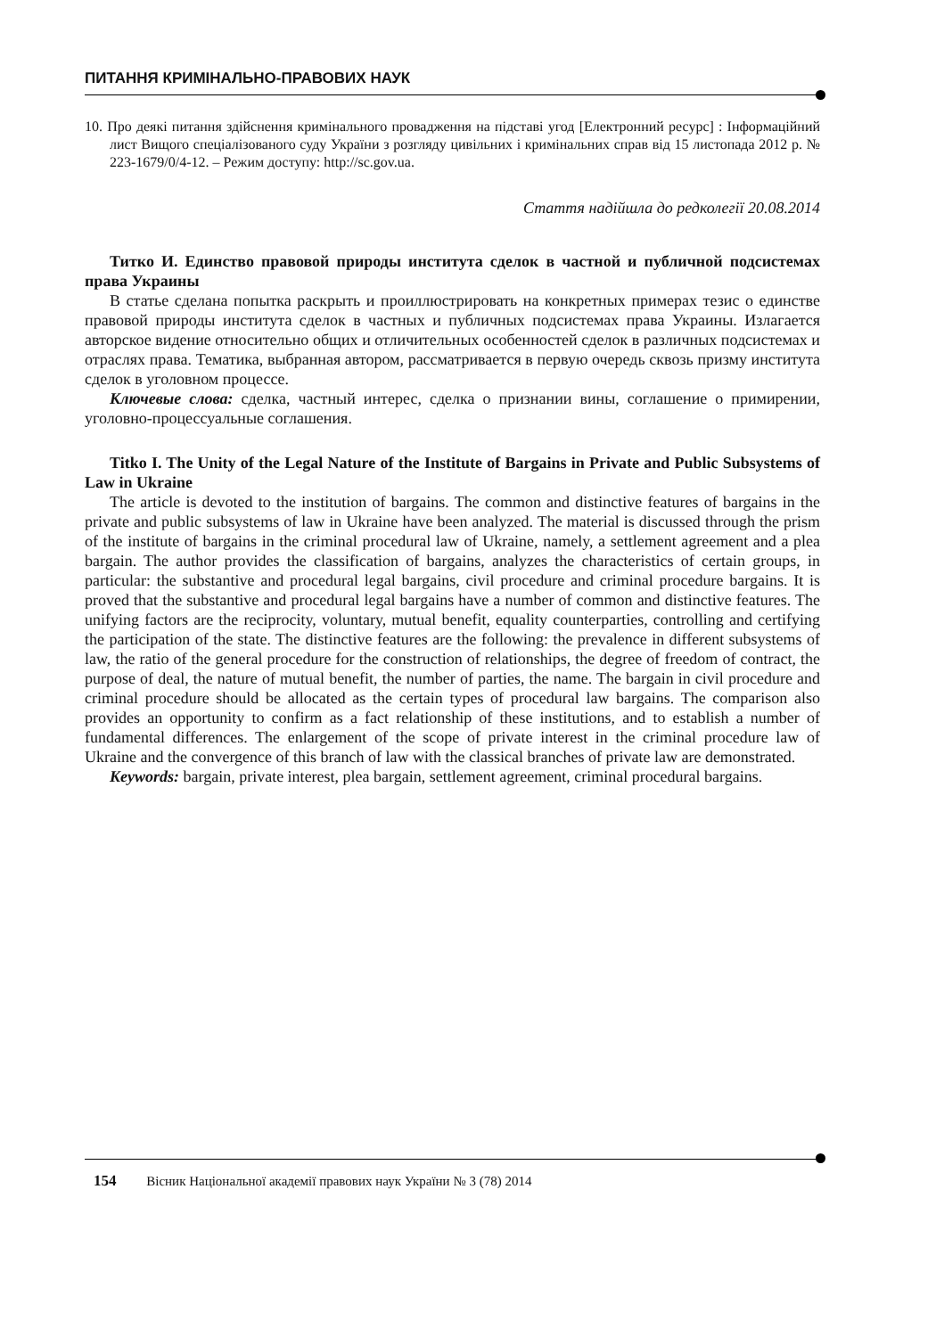ПИТАННЯ КРИМІНАЛЬНО-ПРАВОВИХ НАУК
10. Про деякі питання здійснення кримінального провадження на підставі угод [Електронний ресурс] : Інформаційний лист Вищого спеціалізованого суду України з розгляду цивільних і кримінальних справ від 15 листопада 2012 р. № 223-1679/0/4-12. – Режим доступу: http://sc.gov.ua.
Стаття надійшла до редколегії 20.08.2014
Титко И. Единство правовой природы института сделок в частной и публичной подсистемах права Украины
В статье сделана попытка раскрыть и проиллюстрировать на конкретных примерах тезис о единстве правовой природы института сделок в частных и публичных подсистемах права Украины. Излагается авторское видение относительно общих и отличительных особенностей сделок в различных подсистемах и отраслях права. Тематика, выбранная автором, рассматривается в первую очередь сквозь призму института сделок в уголовном процессе.
Ключевые слова: сделка, частный интерес, сделка о признании вины, соглашение о примирении, уголовно-процессуальные соглашения.
Titko I. The Unity of the Legal Nature of the Institute of Bargains in Private and Public Subsystems of Law in Ukraine
The article is devoted to the institution of bargains. The common and distinctive features of bargains in the private and public subsystems of law in Ukraine have been analyzed. The material is discussed through the prism of the institute of bargains in the criminal procedural law of Ukraine, namely, a settlement agreement and a plea bargain. The author provides the classification of bargains, analyzes the characteristics of certain groups, in particular: the substantive and procedural legal bargains, civil procedure and criminal procedure bargains. It is proved that the substantive and procedural legal bargains have a number of common and distinctive features. The unifying factors are the reciprocity, voluntary, mutual benefit, equality counterparties, controlling and certifying the participation of the state. The distinctive features are the following: the prevalence in different subsystems of law, the ratio of the general procedure for the construction of relationships, the degree of freedom of contract, the purpose of deal, the nature of mutual benefit, the number of parties, the name. The bargain in civil procedure and criminal procedure should be allocated as the certain types of procedural law bargains. The comparison also provides an opportunity to confirm as a fact relationship of these institutions, and to establish a number of fundamental differences. The enlargement of the scope of private interest in the criminal procedure law of Ukraine and the convergence of this branch of law with the classical branches of private law are demonstrated.
Keywords: bargain, private interest, plea bargain, settlement agreement, criminal procedural bargains.
154 Вісник Національної академії правових наук України № 3 (78) 2014